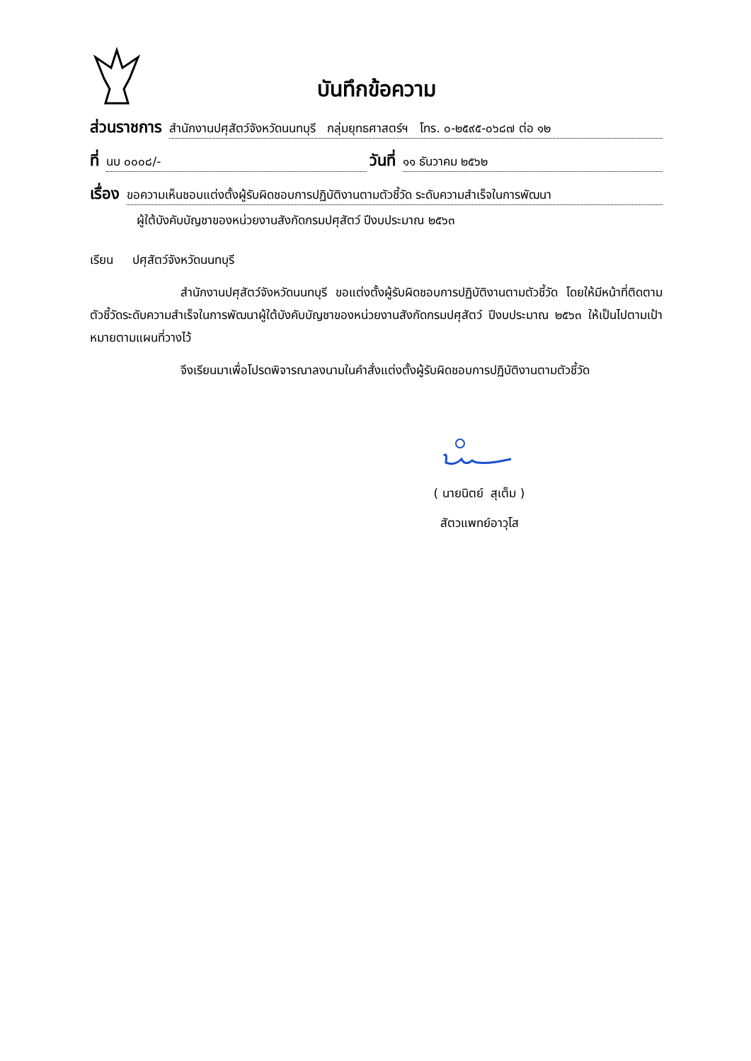บันทึกข้อความ
ส่วนราชการ สำนักงานปศุสัตว์จังหวัดนนทบุรี กลุ่มยุทธศาสตร์ฯ โทร. ๐-๒๕๙๕-๐๖๘๗ ต่อ ๑๒
ที่ นบ ๐๐๐๘/- วันที่ ๑๑ ธันวาคม ๒๕๖๒
เรื่อง ขอความเห็นชอบแต่งตั้งผู้รับผิดชอบการปฏิบัติงานตามตัวชี้วัด ระดับความสำเร็จในการพัฒนา
ผู้ใต้บังคับบัญชาของหน่วยงานสังกัดกรมปศุสัตว์ ปีงบประมาณ ๒๕๖๓
เรียน ปศุสัตว์จังหวัดนนทบุรี
สำนักงานปศุสัตว์จังหวัดนนทบุรี ขอแต่งตั้งผู้รับผิดชอบการปฏิบัติงานตามตัวชี้วัด โดยให้มีหน้าที่ติดตามตัวชี้วัดระดับความสำเร็จในการพัฒนาผู้ใต้บังคับบัญชาของหน่วยงานสังกัดกรมปศุสัตว์ ปีงบประมาณ ๒๕๖๓ ให้เป็นไปตามเป้าหมายตามแผนที่วางไว้
จึงเรียนมาเพื่อโปรดพิจารณาลงนามในคำสั่งแต่งตั้งผู้รับผิดชอบการปฏิบัติงานตามตัวชี้วัด
( นายนิตย์ สุเต็ม )
สัตวแพทย์อาวุโส